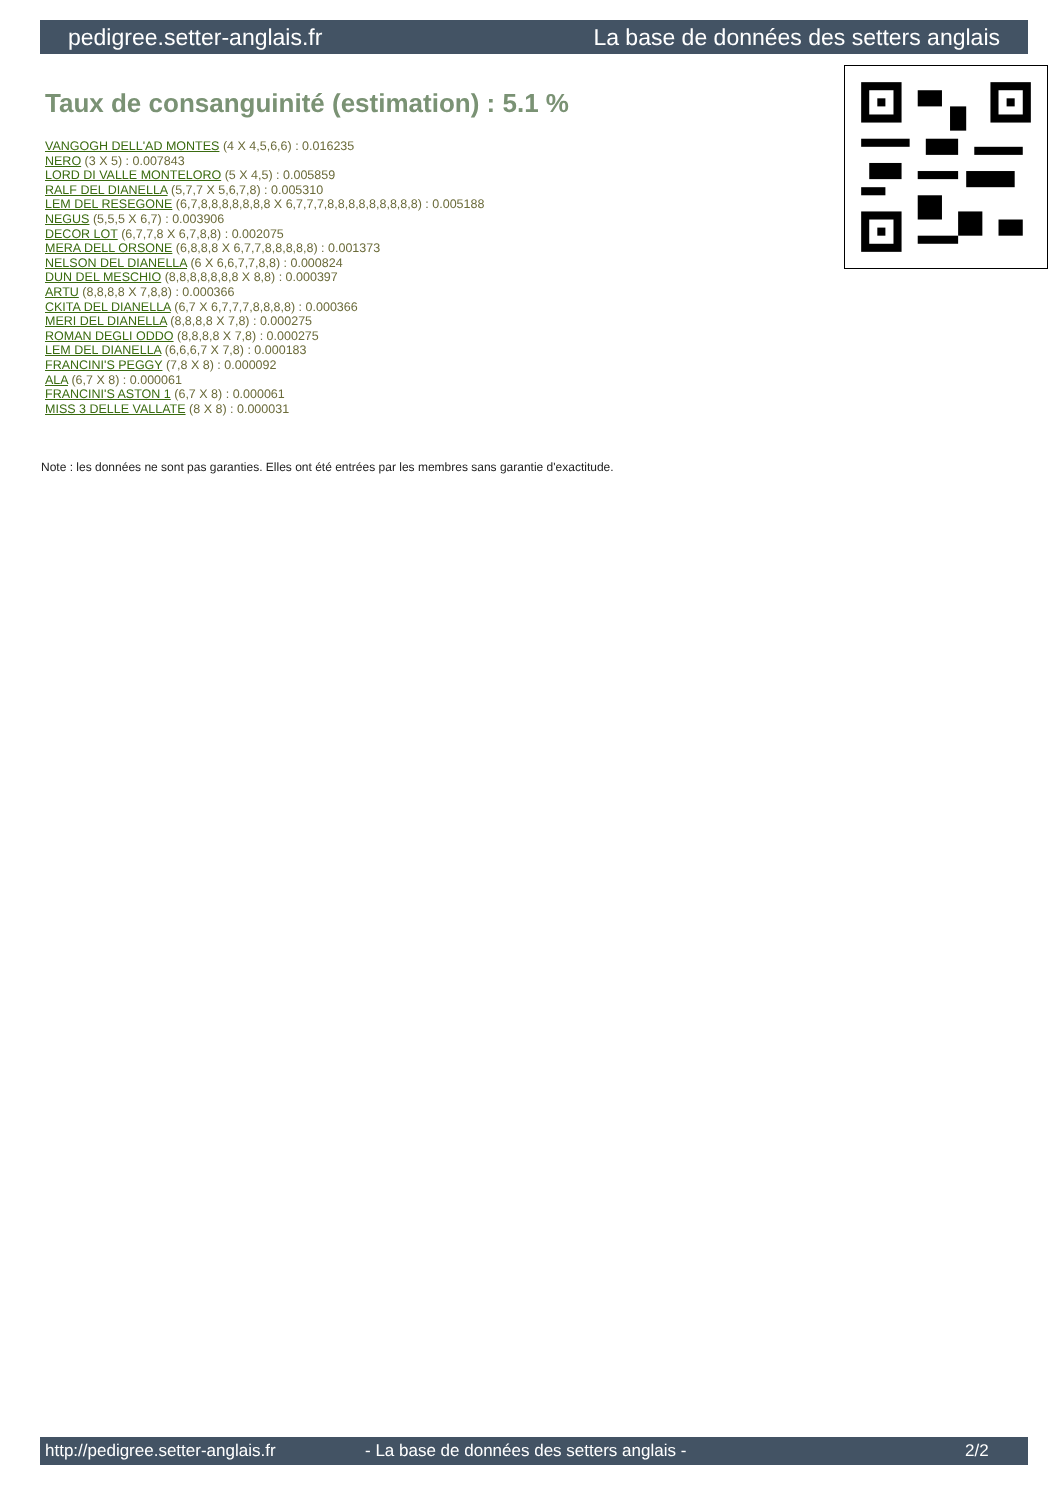pedigree.setter-anglais.fr La base de données des setters anglais
Taux de consanguinité (estimation) : 5.1 %
VANGOGH DELL'AD MONTES (4 X 4,5,6,6) : 0.016235
NERO (3 X 5) : 0.007843
LORD DI VALLE MONTELORO (5 X 4,5) : 0.005859
RALF DEL DIANELLA (5,7,7 X 5,6,7,8) : 0.005310
LEM DEL RESEGONE (6,7,8,8,8,8,8,8,8 X 6,7,7,7,8,8,8,8,8,8,8,8,8) : 0.005188
NEGUS (5,5,5 X 6,7) : 0.003906
DECOR LOT (6,7,7,8 X 6,7,8,8) : 0.002075
MERA DELL ORSONE (6,8,8,8 X 6,7,7,8,8,8,8,8) : 0.001373
NELSON DEL DIANELLA (6 X 6,6,7,7,8,8) : 0.000824
DUN DEL MESCHIO (8,8,8,8,8,8,8 X 8,8) : 0.000397
ARTU (8,8,8,8 X 7,8,8) : 0.000366
CKITA DEL DIANELLA (6,7 X 6,7,7,7,8,8,8,8) : 0.000366
MERI DEL DIANELLA (8,8,8,8 X 7,8) : 0.000275
ROMAN DEGLI ODDO (8,8,8,8 X 7,8) : 0.000275
LEM DEL DIANELLA (6,6,6,7 X 7,8) : 0.000183
FRANCINI'S PEGGY (7,8 X 8) : 0.000092
ALA (6,7 X 8) : 0.000061
FRANCINI'S ASTON 1 (6,7 X 8) : 0.000061
MISS 3 DELLE VALLATE (8 X 8) : 0.000031
Note : les données ne sont pas garanties. Elles ont été entrées par les membres sans garantie d'exactitude.
http://pedigree.setter-anglais.fr - La base de données des setters anglais - 2/2